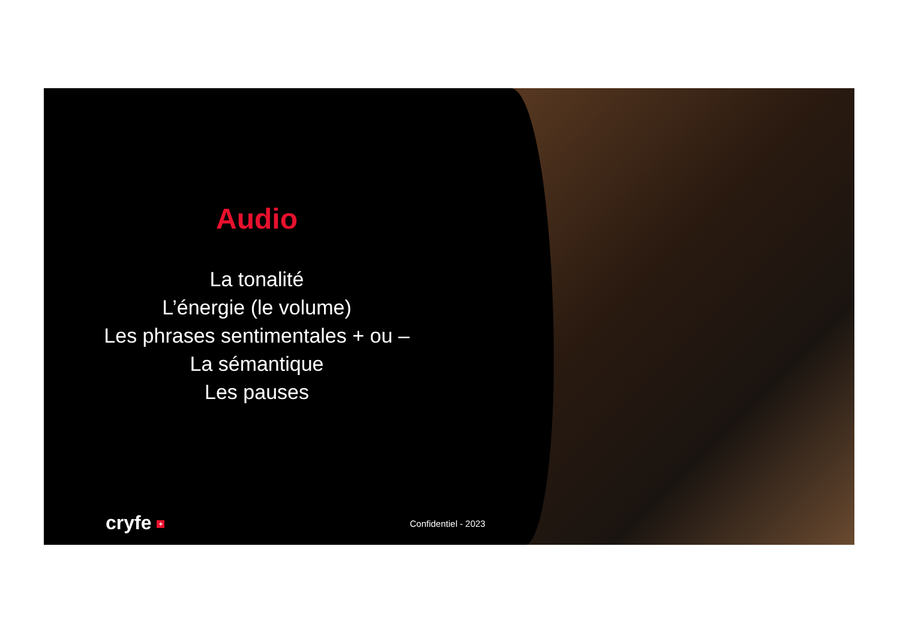Audio
La tonalité
L’énergie (le volume)
Les phrases sentimentales + ou –
La sémantique
Les pauses
cryfe + Confidentiel - 2023